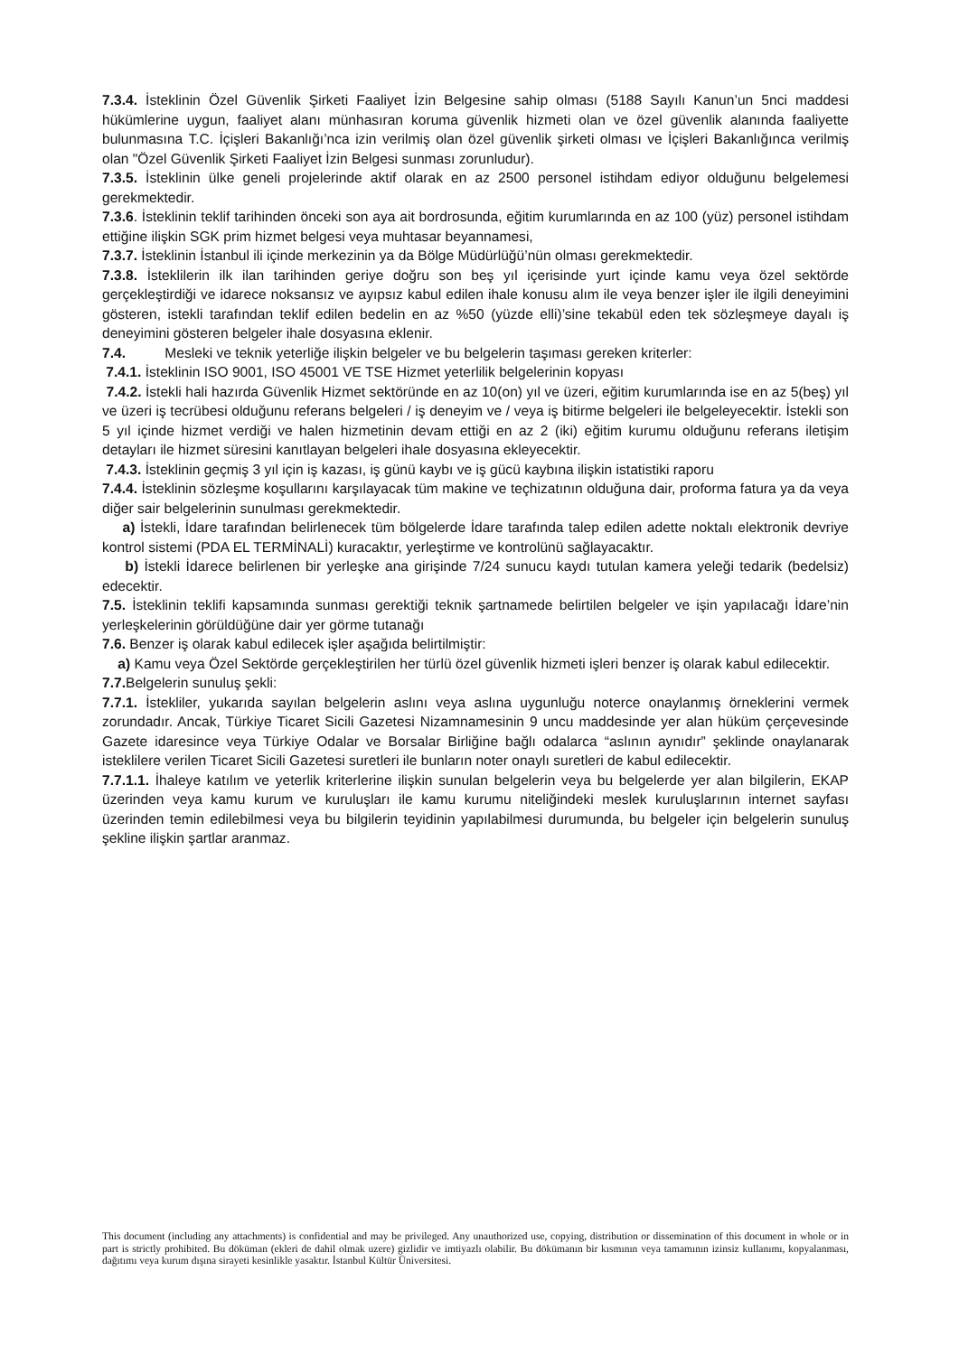7.3.4. İsteklinin Özel Güvenlik Şirketi Faaliyet İzin Belgesine sahip olması (5188 Sayılı Kanun’un 5nci maddesi hükümlerine uygun, faaliyet alanı münhasıran koruma güvenlik hizmeti olan ve özel güvenlik alanında faaliyette bulunmasına T.C. İçişleri Bakanlığı’nca izin verilmiş olan özel güvenlik şirketi olması ve İçişleri Bakanlığınca verilmiş olan "Özel Güvenlik Şirketi Faaliyet İzin Belgesi sunması zorunludur).
7.3.5. İsteklinin ülke geneli projelerinde aktif olarak en az 2500 personel istihdam ediyor olduğunu belgelemesi gerekmektedir.
7.3.6. İsteklinin teklif tarihinden önceki son aya ait bordrosunda, eğitim kurumlarında en az 100 (yüz) personel istihdam ettiğine ilişkin SGK prim hizmet belgesi veya muhtasar beyannamesi,
7.3.7. İsteklinin İstanbul ili içinde merkezinin ya da Bölge Müdürlüğü’nün olması gerekmektedir.
7.3.8. İsteklilerin ilk ilan tarihinden geriye doğru son beş yıl içerisinde yurt içinde kamu veya özel sektörde gerçekleştirdiği ve idarece noksansız ve ayıpsız kabul edilen ihale konusu alım ile veya benzer işler ile ilgili deneyimini gösteren, istekli tarafından teklif edilen bedelin en az %50 (yüzde elli)’sine tekabül eden tek sözleşmeye dayalı iş deneyimini gösteren belgeler ihale dosyasına eklenir.
7.4. Mesleki ve teknik yeterliğe ilişkin belgeler ve bu belgelerin taşıması gereken kriterler:
7.4.1. İsteklinin ISO 9001, ISO 45001 VE TSE Hizmet yeterlilik belgelerinin kopyası
7.4.2. İstekli hali hazırda Güvenlik Hizmet sektöründe en az 10(on) yıl ve üzeri, eğitim kurumlarında ise en az 5(beş) yıl ve üzeri iş tecrübesi olduğunu referans belgeleri / iş deneyim ve / veya iş bitirme belgeleri ile belgeleyecektir. İstekli son 5 yıl içinde hizmet verdiği ve halen hizmetinin devam ettiği en az 2 (iki) eğitim kurumu olduğunu referans iletişim detayları ile hizmet süresini kanıtlayan belgeleri ihale dosyasına ekleyecektir.
7.4.3. İsteklinin geçmiş 3 yıl için iş kazası, iş günü kaybı ve iş gücü kaybına ilişkin istatistiki raporu
7.4.4. İsteklinin sözleşme koşullarını karşılayacak tüm makine ve teçhizatının olduğuna dair, proforma fatura ya da veya diğer sair belgelerinin sunulması gerekmektedir.
a) İstekli, İdare tarafından belirlenecek tüm bölgelerde İdare tarafında talep edilen adette noktalı elektronik devriye kontrol sistemi (PDA EL TERMİNALİ) kuracaktır, yerleştirme ve kontrolünü sağlayacaktır.
b) İstekli İdarece belirlenen bir yerleşke ana girişinde 7/24 sunucu kaydı tutulan kamera yeleği tedarik (bedelsiz) edecektir.
7.5. İsteklinin teklifi kapsamında sunması gerektiği teknik şartnamede belirtilen belgeler ve işin yapılacağı İdare’nin yerleşkelerinin görüldüğüne dair yer görme tutanağı
7.6. Benzer iş olarak kabul edilecek işler aşağıda belirtilmiştir:
a) Kamu veya Özel Sektörde gerçekleştirilen her türlü özel güvenlik hizmeti işleri benzer iş olarak kabul edilecektir.
7.7. Belgelerin sunuluş şekli:
7.7.1. İstekliler, yukarıda sayılan belgelerin aslını veya aslına uygunluğu noterce onaylanmış örneklerini vermek zorundadır. Ancak, Türkiye Ticaret Sicili Gazetesi Nizamnamesinin 9 uncu maddesinde yer alan hüküm çerçevesinde Gazete idaresince veya Türkiye Odalar ve Borsalar Birliğine bağlı odalarca “aslının aynıdır” şeklinde onaylanarak isteklilere verilen Ticaret Sicili Gazetesi suretleri ile bunların noter onaylı suretleri de kabul edilecektir.
7.7.1.1. İhaleye katılım ve yeterlik kriterlerine ilişkin sunulan belgelerin veya bu belgelerde yer alan bilgilerin, EKAP üzerinden veya kamu kurum ve kuruluşları ile kamu kurumu niteliğindeki meslek kuruluşlarının internet sayfası üzerinden temin edilebilmesi veya bu bilgilerin teyidinin yapılabilmesi durumunda, bu belgeler için belgelerin sunuluş şekline ilişkin şartlar aranmaz.
This document (including any attachments) is confidential and may be privileged. Any unauthorized use, copying, distribution or dissemination of this document in whole or in part is strictly prohibited. Bu döküman (ekleri de dahil olmak uzere) gizlidir ve imtiyazlı olabilir. Bu dökümanın bir kısmının veya tamamının izinsiz kullanımı, kopyalanması, dağıtımı veya kurum dışına sirayeti kesinlikle yasaktır. İstanbul Kültür Üniversitesi.